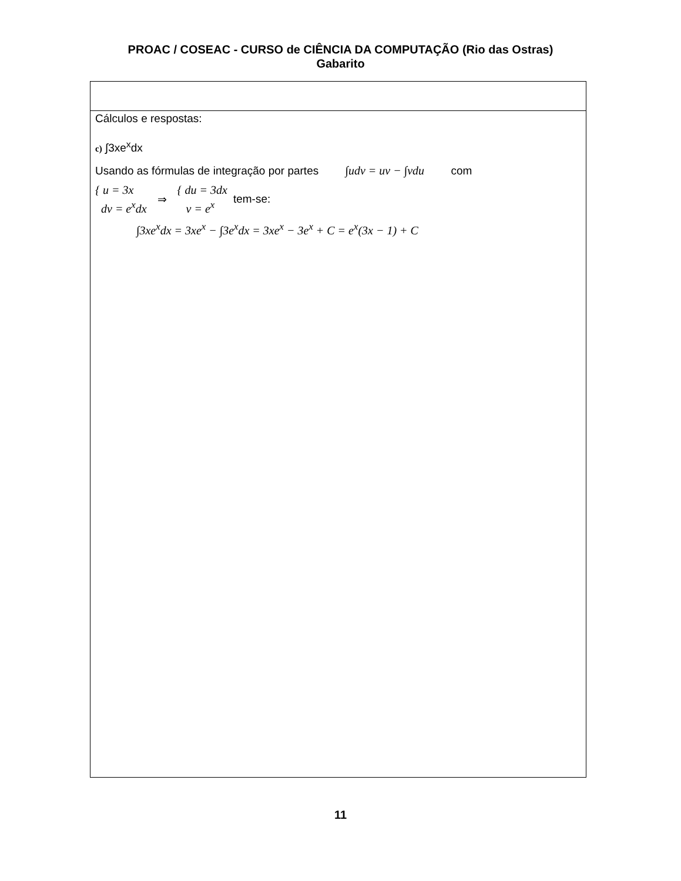PROAC / COSEAC - CURSO de CIÊNCIA DA COMPUTAÇÃO (Rio das Ostras)
Gabarito
| Cálculos e respostas: c) ∫3xe<sup>x</sup>dx Usando as fórmulas de integração por partes ∫udv = uv − ∫vdu com { u = 3x dv = e<sup>x</sup>dx ⇒ { du = 3dx v = e<sup>x</sup> tem-se: ∫3xe<sup>x</sup>dx = 3xe<sup>x</sup> − ∫3e<sup>x</sup>dx = 3xe<sup>x</sup> − 3e<sup>x</sup> + C = e<sup>x</sup>(3x − 1) + C |
11